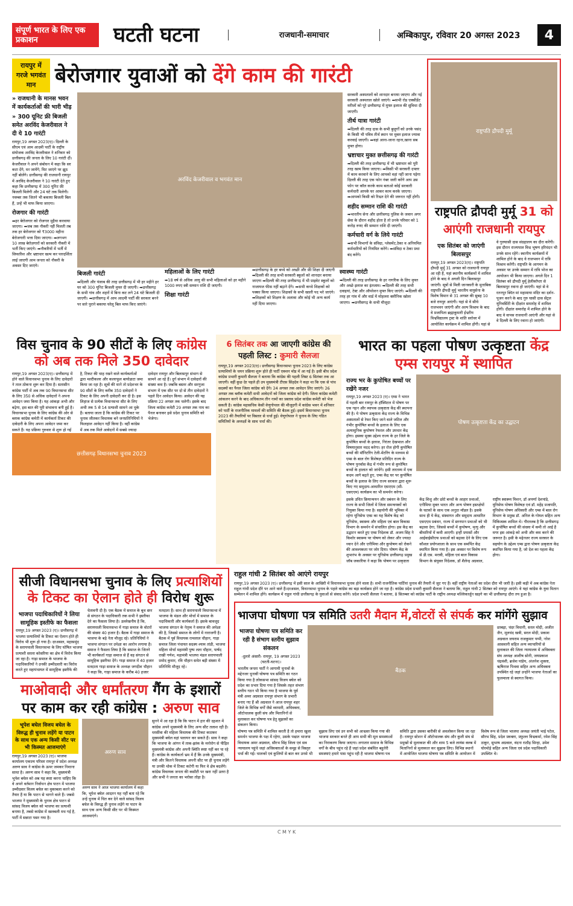संपूर्ण भारत के लिए एक प्रकाशन
घटती घटना
राजधानी-समाचार
अम्बिकापुर, रविवार 20 अगस्त 2023
4
रायपुर में गरजे भगवंत मान
बेरोजगार युवाओं को देंगे काम की गारंटी
» राजधानी के मानस भवन में कार्यकर्ताओं की भारी भीड़
» 300 यूनिट फ्री बिजली समेत अरविंद केजरीवाल ने दी ये 10 गारंटी
रायपुर,19 अगस्त 2023(ए)। दिल्ली के सीएम एवं आम आदमी पार्टी के राष्ट्रीय संयोजक अरविंद केजरीवाल ने शनिवार को छत्तीसगढ़ की जनता के लिए 10 गारंटी दीं। केजरीवाल ने अपने संबोधन में कहा कि सर कटा देंगे, मर जायेंगे, मिट जाएंगे पर झूठ नहीं बोलेंगे। छत्तीसगढ़ की राजधानी रायपुर में अरविंद केजरीवाल ने 10 गारंटी देते हुए कहा कि छत्तीसगढ़ में 300 यूनिट फ्री बिजली मिलेगी और 24 घंटे तक मिलेगी। नवम्बर तक जितने भी बकाया बिजली बिल हैं, उन्हें भी माफ किया जाएगा।
रोजगार की गारंटी
➡हर बेरोजगार को रोजगार मुहैया करवाया जाएगा। ➡जब तक नौकरी नहीं मिलती तब तक हर बेरोजगार को ₹3000 महीना बेरोजगारी भत्ता दिया जाएगा। ➡लगभग 10 लाख बेरोज़गारों को सरकारी नौकरी में भर्ती किए जाएंगे। ➡नौकरियों में भर्ती में सिफारिश और भ्रष्टाचार खत्म कर पारदर्शिता लाई जाएगी आम जनता को नौकरी के अवसर दिए जाएंगे।
अरविंद केजरीवाल व भगवंत मान
सरकारी अस्पतालों को शानदार बनाया जाएगा और नई सरकारी अस्पताल खोले जाएंगे। ➡सभी रोड एक्सीडेंट मरीजों को पूरे छत्तीसगढ़ में मुफ्त इलाज की सुविधा दी जाएगी।
तीर्थ यात्रा गारंटी
➡दिल्ली की तरह दास के सभी बुजुर्गों को उनके पसंद के किसी भी पवित्र तीर्थ स्थान पर मुक्त इलाज ज्यात्रा करवाई जाएगी। ➡वहां आना-जाना रहना,खाना सब मुफ्त होगा।
भ्रष्टाचार मुक्त छत्तीसगढ़ की गारंटी
➡दिल्ली की तरह छत्तीसगढ़ में भी भ्रष्टाचार को पूरी तरह खत्म किया जाएगा। ➡किसी भी सरकारी दफ्तर में काम करवाने के लिए आपको वहां नहीं जाना पड़ेगा दिल्ली की तरह एक फोन नंबर जारी करेंगे आप उस फोन पर कॉल करके काम बताओ कोई सरकारी कर्मचारी आपके घर आकर काम करके जाएगा। ➡आपको किसी को रिश्वत देने की जरूरत नहीं होगी।
शहीद सम्मान राशि की गारंटी
➡भारतीय सेना और छत्तीसगढ़ पुलिस के जवान अगर सेवा के दौरान शहीद होता है तो उनके परिवार को 1 करोड़ रुपए की सम्मान राशि दी जाएगी।
कर्मचारी वर्ग के लिये गारंटी
➡सभी विभागों के संविदा, प्लेसमेंट,ठेका व अनियमित कर्मचारियों को नियमित करेंगे। ➡संविदा व ठेका प्रथा बंद करेंगे।
बिजली गारंटी
➡दिल्ली और पंजाब की तरह छत्तीसगढ़ में भी हर महीने हर घर को 300 यूनिट बिजली मुफ्त दी जाएगी। ➡छत्तीसगढ़ के सभी गांव और शहरों में बिना कट लगे 24 घंटे बिजली दी जाएगी। ➡छत्तीसगढ़ में आम आदमी पार्टी की सरकार बनने पर सारे पुराने बकाया घरेलू बिल माफ किए जाएंगे।
महिलाओं के लिए गारंटी
➡18 वर्ष से अधिक आयु की सभी महिलाओं को हर महीने 1000 रुपए स्त्री सम्मान राशि दी जाएगी।
शिक्षा गारंटी
➡छत्तीसगढ़ के हर बच्चे को अच्छी और फ्री शिक्षा दी जाएगी ➡दिल्ली की तरह सभी सरकारी स्कूलों को शानदार बनाया जाएगा ➡दिल्ली की तरह छत्तीसगढ़ में भी प्राइवेट स्कूलों को नाजायज फीस नहीं बढ़ाने देंगे। ➡सभी कच्चे शिक्षकों को पक्का किया जाएगा। शिक्षकों के सभी खाली पद भरे जाएंगे। ➡शिक्षकों को शिक्षण के अलावा और कोई भी अन्य कार्य नहीं दिया जाएगा।
स्वास्थ्य गारंटी
➡दिल्ली की तरह छत्तीसगढ़ के हर नागरिक के लिए मुफ्त और अच्छे इलाज का इंतजाम। ➡दिल्ली की तरह सभी दवाइयां, टेस्ट और ऑपरेशन मुफ्त किए जाएंगे। ➡दिल्ली की तरह हर गांव में और वार्ड में मोहल्ला क्लीनिक खोला जाएगा। ➡छत्तीसगढ़ के सभी मौजूदा
राष्ट्रपति द्रौपदी मुर्मू
राष्ट्रपति द्रौपदी मुर्मू 31 को आएंगी राजधानी रायपुर
एक सितंबर को जाएंगी बिलासपुर
रायपुर,19 अगस्त 2023(ए)। राष्ट्रपति द्रौपदी मुर्मु 31 अगस्त को राजधानी रायपुर आ रही हैं, यहां स्थानीय कार्यक्रमों में शामिल होने के बाद वे अगली दिन बिलासपुर जाएंगी। सूत्रों से मिली जानकारी के मुताबिक राष्ट्रपति द्रौपदी मुर्मु भारतीय वायुसेना के विशेष विमान से 31 अगस्त की सुबह 10 बजे रायपुर आएंगी। यहां से वे सीधे राजभवन जाएंगी और अल्प विश्राम के बाद वे प्रजापिता ब्रह्माकुमारी ईश्वरीय विश्वविद्यालय ट्रस्ट के शांति सरोवर में आयोजित कार्यक्रम में शामिल होंगी। यहां से वे गुरुघासी दास संग्रहालय का दौरा करेंगी। इस दौरान राज्यपाल विश्व भूषण हरिचंदन भी उनके साथ रहेंगे। स्थानीय कार्यक्रमों में शामिल होने के बाद वे राजभवन में रात्रि विश्राम करेंगी। राष्ट्रपति के आगमन के अवसर पर उनके सम्मान में रात्रि भोज का आयोजन भी किया जाएगा। अगले दिन 1 सितंबर को द्रौपदी मुर्मू हेलीकॉप्टर से बिलासपुर रवाना हो जाएंगी। यहां से वे रतनपुर स्थित मां महामाया मंदिर का दर्शन-पूजन करने के बाद गुरु घासी दास सेंट्रल यूनिवर्सिटी के दीक्षांत समारोह में शामिल होंगी। दीक्षांत समारोह में शामिल होने के बाद वे वापस राजधानी आएंगी और यहां से वे दिल्ली के लिए रवाना हो जाएंगी।
विस चुनाव के 90 सीटों के लिए कांग्रेस को अब तक मिले 350 दावेदार
रायपुर,19 अगस्त 2023(ए)। छत्तीसगढ़ में होने वाले विधानसभा चुनाव के लिए दावेदारों ने ताल ठोकना शुरू कर दिया है। सतासीन कांग्रेस पार्टी में अब तक 90 विधानसभा सीट के लिए 350 से अधिक दावेदारों ने अपना आवेदन जमा किया है। यह आंकड़ा अभी और बढ़ेगा, इस बात की पूरी संभावना बनी हुई है। विधानसभा चुनाव के लिए कांग्रेस की ओर से ब्लाक कांग्रेस कमेटी में कार्यकर्ता टिकट की दावेदारी के लिए अपना आवेदन जमा कर सकते हैं। यह प्रक्रिया गुरुवार से शुरू हो गई है, टिकट की चाह रखने वाले कार्यकर्ताओं द्वारा मल्टीकलर और कलरफूल बायोडाटा जमा किया जा रहा है। सूत्रों की माने तो प्रदेशभर के 90 सीटों के लिए करीब 350 दावेदारों ने टिकट के लिए अपनी दावेदारी कर दी है। इस लिहाज से प्रत्येक विधानसभा सीट के लिए अभी तक 5 से 14 प्रत्याशी सामने आ चुके हैं। बताया जाता है कि कांग्रेस की टिकट पर चुनाव जीतकर विधायक बने जनप्रतिनिधियों ने फिलहाल आवेदन नहीं किया है। वहीं कांग्रेस में अब तक मिले आवेदनों में सबसे ज्यादा दावेदार रायपुर और बिलासपुर संभाग से सामने आ रहे हैं। दुर्ग संभाग में दावेदारों की संख्या कम है। जबकि बस्तर और सरगुजा संभाग में एक सीट पर दो से तीन दावेदारों ने पहले दिन आवेदन किया। आवेदन की यह प्रक्रिया 22 अगस्त तक चलेगी। इसके बाद जिला कांग्रेस कमेटी 29 अगस्त तक नाम का पैनल बनाकर इसे प्रदेश चुनाव समिति को भेजेगा।
छत्तीसगढ़ विधानसभा चुनाव 2023
6 सितंबर तक आ जाएगी कांग्रेस की पहली लिस्ट : कुमारी सैलजा
रायपुर,19 अगस्त 2023(ए)। छत्तीसगढ़ विधानसभा चुनाव 2023 के लिए कांग्रेस प्रत्याशियों के चयन प्रक्रिया शुरू होते ही पार्टी एक्शन मोड में आ गई है। इसी बीच प्रदेश कांग्रेस प्रभारी कुमारी सैलजा ने बताया कि कांग्रेस की पहली लिस्ट 6 सितंबर तक आ जाएगी। वहीं कुछ देर पहले ही उप मुख्यमंत्री टीएस सिंहदेव ने कहा था कि एक से पांच सदस्यों का पैनल जिला कांग्रेस को देंगे। 24 अगस्त तक आवेदन लिए जाएंगे। 26 अगस्त तक ब्लॉक कमेटी सभी आवेदनों को जिला कांग्रेस को देगी। जिला कांग्रेस कमेटी आंकलन करने के बाद अधिकतम तीन नामों का प्रस्ताव प्रदेश कांग्रेस कमेटी को भेज सकती है। कांग्रेस महासचिव केसी वेणुगोपाल की मौजूदगी में कांग्रेस भवन में शनिवार को पार्टी के राजनीतिक मामलों की समिति की बैठक हुई। इसमें विधानसभा चुनाव 2023 की तैयारियों पर विस्तार से चर्चा हुई। वेणुगोपाल ने चुनाव के लिए गठित समितियों के अध्यक्षों के साथ चर्चा की।
भारत का पहला पोषण उत्कृष्टता केंद्र एम्स रायपुर में स्थापित
राज्य भर के कुपोषित बच्चों पर रखेंगे नजर
रायपुर,19 अगस्त 2023 (ए)। एम्स ने भारत में पहली बार रायपुर के हॉस्पिटल में पोषण पर एक गहन और व्यापक उत्कृष्टता केंद्र की स्थापना की है। ये पोषण उत्कृष्टता केंद्र राज्य के विभिन्न अस्पतालों से रेफर किए जाने वाले जटिल और गंभीर कुपोषित बच्चों के इलाज के लिए एक अत्याधुनिक कुपोषण रेफरल और उपचार केंद्र होगा। इसका मुख्य उद्देश्य राज्य के हर जिले के कुपोषित बच्चों के इलाज, निरंतर देखभाल और विषयानुसार मदद करेगा। हर रोज होगी कुपोषित बच्चों की मॉनिटरिंग टेली-मेंटरिंग के माध्यम से एम्स के बाल रोग विशेषज्ञ प्रतिदिन राज्य के पोषण पुनर्वास केंद्र में गंभीर रूप से कुपोषित बच्चों के हालात को जांचेंगे। इसी तारतम्य में एक कदम आगे बढ़ते हुए, एम्स केंद्र घर पर कुपोषित बच्चों के इलाज के लिए राज्य सरकार द्वारा शुरू किए गए समुदाय-आधारित एसएएम (सी-एसएएम) कार्यक्रम का भी समर्थन करेगा।
पोषण उत्कृष्टता केंद्र का उद्घाटन
इसके उचित क्रियान्वयन और प्रबंधन के लिए राज्य के सभी जिलों में जिला समन्वयकों को नियुक्त किया गया है। सहयोगी की भूमिका में रहेगा यूनिसेफ एम्स का यह विशेष केंद्र को यूनिसेफ, स्वास्थ्य और महिला एवं बाल विकास विभाग के समर्थन में संचालित होगा। इस केंद्र का उद्घाटन करते हुए एम्स निदेशक डॉ. अजय सिंह ने किशोर स्वास्थ्य पर पोषण को लेकर और ज्यादा ध्यान देने और एनीमिया और कुपोषण को रोकने की आवश्यकता पर जोर दिया। पोषण केंद्र के शुभारंभ के अवसर पर यूनिसेफ छत्तीसगढ़ प्रमुख जॉब जकारिया ने कहा कि पोषण पर उत्कृष्टता केंद्र शिशु और छोटे बच्चों के आहार प्रथाओं, एनीमिया मुक्त भारत और अन्य पोषण हस्तक्षेपों के घटकों के साथ एक अनूठा मॉडल है। इसके साथ ही ये केंद्र, संस्थागत और समुदाय आधारित एसएएम प्रबंधन, राज्य में स्तनपान प्रथाओं को भी बढ़ावा देगा, जिससे बच्चों में कुपोषण, मृत्यु और बीमारियों में कमी आएगी। इन्हीं प्रयासों और आईवाईसीएफ प्रथाओं को बढ़ावा देने के लिए एक कौशल प्रयोगशाला के साथ एक समर्पित केंद्र स्थापित किया गया है। इस अवसर पर विशेष रूप से डी.एस. मरावी, महिला एवं बाल विकास विभाग के संयुक्त निदेशक, डॉ शैलेन्द्र अग्रवाल, राष्ट्रीय स्वास्थ्य मिशन, डॉ अपर्णा देशपांडे, यूनिसेफ पोषण विशेषज्ञ एवं डॉ. महेंद्र प्रजापति, यूनिसेफ पोषण अधिकारी और एम्स में बाल रोग विभाग के प्रमुख डॉ. अनिल के गोयल सहित अन्य चिकित्सक शामिल थे। गौरतलब है कि छत्तीसगढ़ में कुपोषित बच्चों की संख्या में कमी तो आई है मगर इस आंकड़े को अभी और कम करने की जरूरत है। इसी के मद्देनजर राज्य सरकार के सहयोग के उद्देश्य एम्स द्वारा पोषण उत्कृष्टता केंद्र स्थापित किया गया है, जो देश का पहला केंद्र होगा।
सीजी विधानसभा चुनाव के लिए प्रत्याशियों के टिकट का ऐलान होते ही विरोध शुरू
भाजपा पदाधिकारियों ने लिया सामूहिक इस्तीफे का फैसला
रायपुर,19 अगस्त 2023 (ए)। छत्तीसगढ़ में भाजपा प्रत्याशियों के टिकट का ऐलान होते ही विरोध भी शुरू हो गया है। दरअसल, महासमुंद के सरायपाली विधानसभा के लिए घोषित भाजपा प्रत्याशी सरला कोसरिया का क्षेत्र में विरोध किया जा रहा है। गाड़ा समाज के भाजपा के पदाधिकारियों ने उनकी उम्मीदवारी का विरोध करते हुए महापंचायत में सामूहिक इस्तीफे की चेतावनी दी है। एक बैठक में समाज के बूथ स्तर से संगठन के पदाधिकारी तक सभी ने इस्तीफा देने का फैसला लिया है। उल्लेखनीय है कि, सरायपाली विधानसभा में गाड़ा समाज के वोटरों की संख्या 40 हजार है। बैठक में गाड़ा समाज के भाजपा के बड़े नेता मौजूद रहे। प्रतिनिधियों ने भाजपा संगठन पर उपेक्षा का आरोप लगाया है। समाज ने फैसला लिया है कि समाज के जितने भी कार्यकर्ता गाड़ा समाज से हैं वह संगठन से सामूहिक इस्तीफा देंगे। गाड़ा समाज में 40 हजार मतदाता गाड़ा समाज के अध्यक्ष जगदीश चौहान ने कहा कि, गाड़ा समाज के करीब 40 हजार मतदाता हैं। साथ ही सरायपाली विधानसभा में भाजपा के मंडल और मोर्चा में समाज के पदाधिकारी और कार्यकर्ता हैं। इसके बावजूद भाजपा संगठन के नेतृत्व ने समाज की अपेक्षा की है, जिससे समाज के लोगों में नाराजगी है। बैठक में पूर्व विधायक रामलाल चौहान, गाड़ा समाज जिला पंचायत सदस्य श्याम तांडी, भाजपा महिला मोर्चा महामंत्री पुष्प लता चौहान, पार्षद राखी गणेश, महामंत्री भाजपा मंडल सरायपाली प्रमोद कुमार, रवि चौहान समेत बड़ी संख्या में प्रतिनिधि मौजूद रहे।
माओवादी और धर्मांतरण गैंग के इशारों पर काम कर रही कांग्रेस : अरुण साव
भूपेश बघेल विजय बघेल के विरुद्ध ही चुनाव लड़ेंगे या पाटन के साथ एक अन्य किसी सीट पर भी किस्मत आजमाएंगे
रायपुर,19 अगस्त 2023 (ए)। भाजपा कार्यालय एकात्म परिसर रायपुर में प्रदेश अध्यक्ष अरुण साव ने कांग्रेस के ऊपर जमकर निशाना साधा है। अरुण साव ने कहा कि, मुख्यमंत्री भूपेश बघेल को अब यह स्पष्ट करना चाहिए कि वे अपने वर्तमान निर्वाचन क्षेत्र पाटन में भाजपा उम्मीदवार विजय बघेल का मुकाबला करने को तैयार हैं या कि पाटन से भागने वाले हैं। जबसे भाजपा ने मुख्यमंत्री के चुनाव क्षेत्र पाटन से सांसद विजय बघेल को भाजपा का प्रत्याशी बनाया है, तबसे कांग्रेस में खलबली मच गई है, पार्टी में सन्नाटा पसर गया है।
अरुण साव
अरुण साव ने आज भाजपा कार्यालय में कहा कि, भूपेश बघेल आदतन यह नहीं बता रहे कि उन्हें चुनाव में चित कर देने वाले सांसद विजय बघेल के विरुद्ध ही चुनाव लड़ेंगे या पाटन के साथ एक अन्य किसी सीट पर भी किस्मत आजमाएंगे।
सुनने में आ रहा है कि कि पाटन में हार की दहशत में कांग्रेस अपने मुख्यमंत्री के लिए अन्य सीट तलाश रही है। धरसींवा की महिला विधायक की टिकट काटकर मुख्यमंत्री बघेल वहां पलायन कर सकते हैं। साव ने कहा कि भाजपा के आंगन में ताक-झांक के मनोरोग से पीड़ित मुख्यमंत्री कांग्रेस और अपनी स्थिति स्पष्ट नहीं कर पा रहे हैं। कांग्रेस के कार्यकर्ता भ्रम में हैं कि उनके मुख्यमंत्री, मंत्री और कितने विधायक अपनी सीट पर ही चुनाव लड़ेंगे या उनकी थोक में टिकट कटेगी या फिर वे क्षेत्र बदलेंगे। कांग्रेस विधायक जनता की कसौटी पर खरा नहीं उतरा है और सभी ने जनता का भरोसा तोड़ा है।
राहुल गांधी 2 सितंबर को आएंगे रायपुर
रायपुर,19 अगस्त 2023 (ए)। छत्तीसगढ़ में इसी साल के आखिरी में विधानसभा चुनाव होने वाला है। सभी राजनीतिक पार्टियां चुनाव की तैयारी में जुट गए हैं। वहीं राष्ट्रीय नेताओं का प्रदेश दौरा भी जारी है। इसी कड़ी में अब कांग्रेस नेता राहुल गांधी प्रदेश दौरे पर आने वाले हैं।दरअसल, विधानसभा चुनाव के पहले कांग्रेस का बड़ा कार्यक्रम होने जा रहा है। कांग्रेस प्रदेश प्रभारी कुमारी सैलजा ने बताया कि, राहुल गांधी 2 सितंबर को रायपुर आएंगे। वे यहां कांग्रेस के युवा मितान सम्मेलन में शामिल होंगे। कार्यक्रम में राहुल गांधी छत्तीसगढ़ के युवाओं से संवाद करेंगे। प्रदेश प्रभारी सैलजा ने बताया, 8 सितम्बर को कांग्रेस पार्टी के राष्ट्रीय अध्यक्ष मल्लिकार्जुन खड़गे का भी छत्तीसगढ़ दौरा तय हुआ है।
भाजपा घोषणा पत्र समिति उतरी मैदान में,वोटरों से संपर्क कर मांगेंगे सुझाव
भाजपा घोषणा पत्र समिति कर रही है संभाग स्तरीय सुझाव संकलन
-दुलारे अंसारी- रायपुर, 19 अगस्त 2023 (घटती-घटना)।
भारतीय जनता पार्टी ने आगामी चुनावों के मद्देनजर चुनावी घोषणा पत्र समिति का गठन किया गया है लोकसभा सांसद विजय बघेल को प्रदेश का प्रभार दिया गया है जिसके तहत संभाग स्तरीय गठन भी किया गया है भाजपा के पूर्व मंत्री अमर अग्रवाल रायपुर संभाग के प्रभारी बनाए गए हैं श्री अग्रवाल ने आज रायपुर शहर जिले के विभिन्न वर्गों जैसे व्यापारी, अधिवक्ता, ऑटोचालक कुली संघ और मितानिनों से मुलाकात कर घोषणा पत्र हेतु सुझावों का संकलन किया।
बैठक
छाबड़ा, चंदर विधानी, सरल मोदी, अजीत जैन, मूलचंद खत्री, सरल मोदी, प्रकाश अग्रवाल जयराम राजकुमार पप्पी, नरेश आसवानी सहित अन्य व्यापारियों से मुलाकात की जिला न्यायालय में अधिवक्ता संघ अध्यक्ष आशीष सोनी, जयप्रकाश चंद्रवंशी, ब्रजेश पांडेय, अंजनेश शुक्ला, ऋषिराज पिथवा सहित अन्य अधिवक्ता उपस्थित रहे जहां उन्होंने भाजपा नेताओं का फूलमाला से स्वागत किया।
घोषणा पत्र समिति में शामिल करती है तो हमारा खुला समर्थन भाजपा के पक्ष में रहेगा, उसके पश्चात भाजपा विधायक अमर अग्रवाल, सौरभ सिंह जिला एवं सत्र न्यायालय पहुंचे जहां अधिवक्ताओं के समूह से विस्तृत चर्चा की गई। चालकों एवं कुलियों से बात कर उनसे भी सुझाव लिए एवं उन सभी को आश्वस्त किया गया की भाजपा सरकार बनते ही आप सभी की मूल समस्याओं का निराकरण किया जाएगा। लगातार समाज के विभिन्न वर्गों के बीच पहुंच रहे हैं जहां प्रदेश संबंधित बहुतेरी समस्याएं हमारे पास पहुंच रही है भाजपा घोषणा पत्र समिति द्वारा उसका बारीकी से अवलोकन किया जा रहा है। रायपुर स्टेशन में ऑटोचालक संघ और कुली संघ से प्रमुखों से मुलाकात की और शाम 5 बजे लायंस क्लब में मितानिनों से मुलाकात कर सुझाव लिए। विभिन्न स्थानों में आयोजित भाजपा घोषणा पत्र समिति के आयोजन में विशेष रूप से जिला भाजपा अध्यक्ष जयंती भाई पटेल, सौरभ सिंह, प्रदेश प्रवक्ता, प्रफुल्ल विश्वकर्मा, रमेश सिंह ठाकुर, सुभाष अग्रवाल, वंदना राठौड़ सिन्हा, उमेश घोरमोड़े सहित अन्य जिला एवं प्रदेश पदाधिकारी उपस्थित थे।
C M Y K